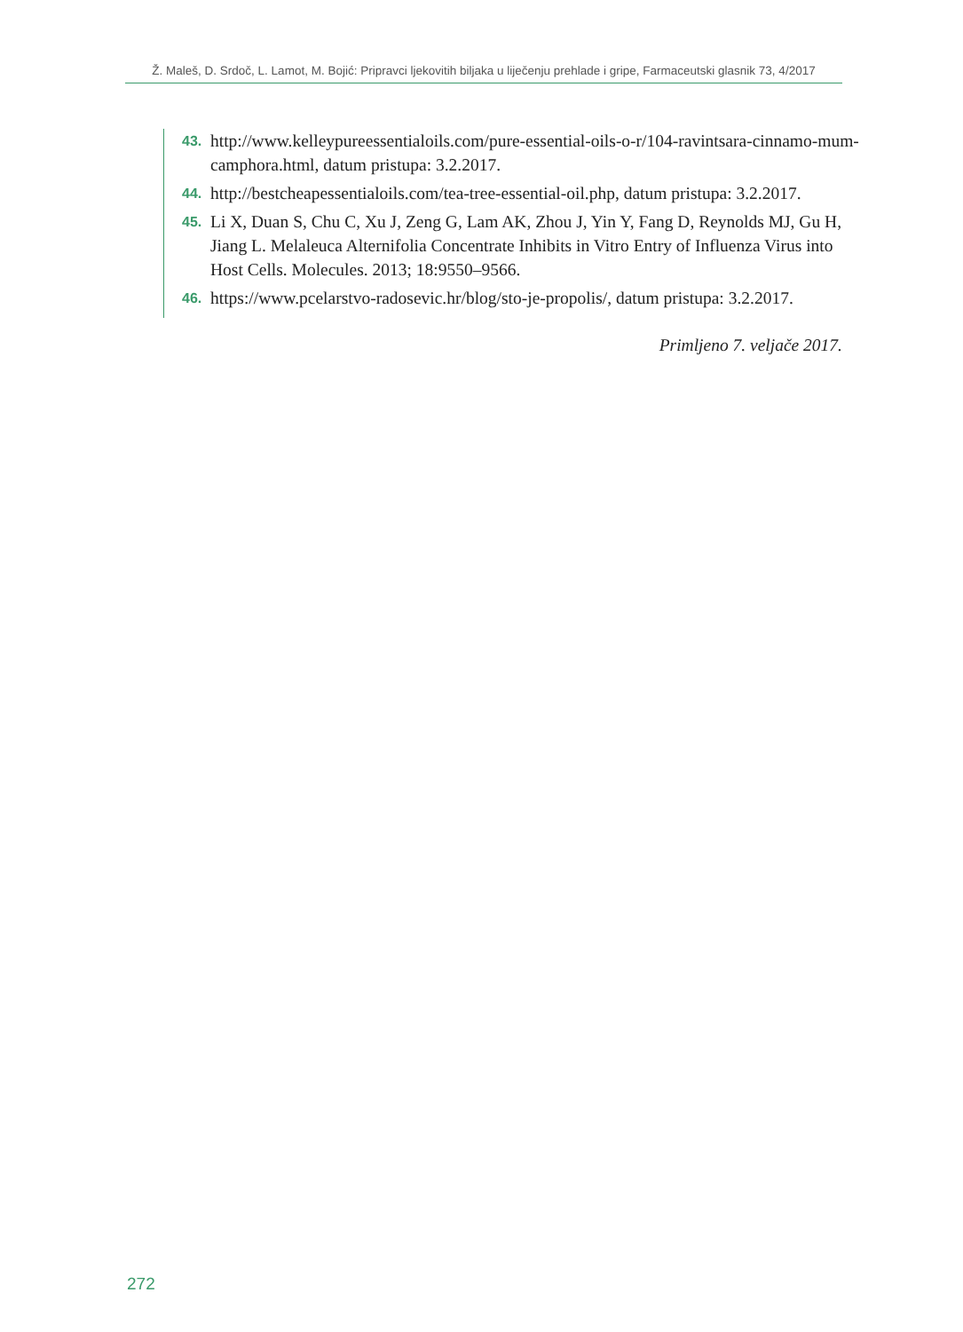Ž. Maleš, D. Srdoč, L. Lamot, M. Bojić: Pripravci ljekovitih biljaka u liječenju prehlade i gripe, Farmaceutski glasnik 73, 4/2017
43. http://www.kelleypureessentialoils.com/pure-essential-oils-o-r/104-ravintsara-cinnamo-mum-camphora.html, datum pristupa: 3.2.2017.
44. http://bestcheapessentialoils.com/tea-tree-essential-oil.php, datum pristupa: 3.2.2017.
45. Li X, Duan S, Chu C, Xu J, Zeng G, Lam AK, Zhou J, Yin Y, Fang D, Reynolds MJ, Gu H, Jiang L. Melaleuca Alternifolia Concentrate Inhibits in Vitro Entry of Influenza Virus into Host Cells. Molecules. 2013; 18:9550–9566.
46. https://www.pcelarstvo-radosevic.hr/blog/sto-je-propolis/, datum pristupa: 3.2.2017.
Primljeno 7. veljače 2017.
272